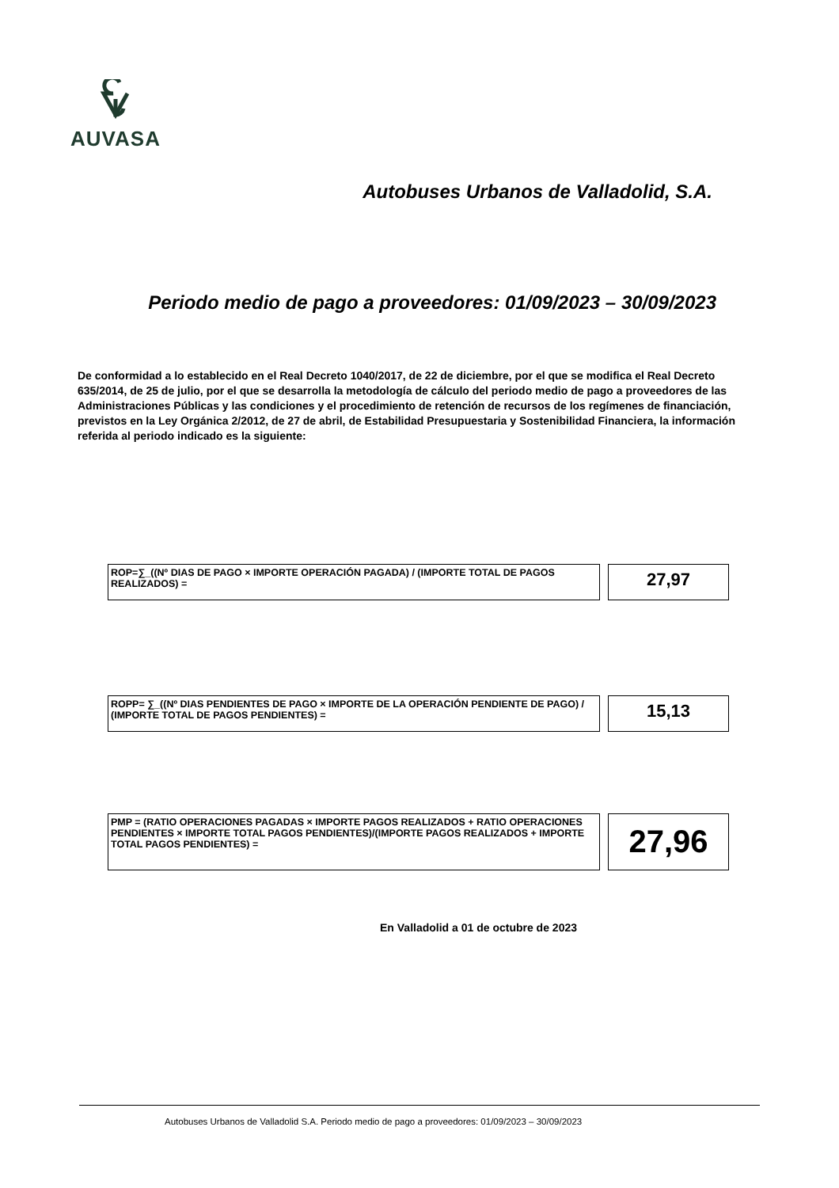AUVASA
Autobuses Urbanos de Valladolid, S.A.
Periodo medio de pago a proveedores: 01/09/2023 – 30/09/2023
De conformidad a lo establecido en el Real Decreto 1040/2017, de 22 de diciembre, por el que se modifica el Real Decreto 635/2014, de 25 de julio, por el que se desarrolla la metodología de cálculo del periodo medio de pago a proveedores de las Administraciones Públicas y las condiciones y el procedimiento de retención de recursos de los regímenes de financiación, previstos en la Ley Orgánica 2/2012, de 27 de abril, de Estabilidad Presupuestaria y Sostenibilidad Financiera, la información referida al periodo indicado es la siguiente:
ROP=∑_((Nº DIAS DE PAGO × IMPORTE OPERACIÓN PAGADA) / (IMPORTE TOTAL DE PAGOS REALIZADOS) =
27,97
ROPP= ∑_((Nº DIAS PENDIENTES DE PAGO × IMPORTE DE LA OPERACIÓN PENDIENTE DE PAGO) / (IMPORTE TOTAL DE PAGOS PENDIENTES) =
15,13
PMP = (RATIO OPERACIONES PAGADAS × IMPORTE PAGOS REALIZADOS + RATIO OPERACIONES PENDIENTES × IMPORTE TOTAL PAGOS PENDIENTES)/(IMPORTE PAGOS REALIZADOS + IMPORTE TOTAL PAGOS PENDIENTES) =
27,96
En Valladolid a 01 de octubre de 2023
Autobuses Urbanos de Valladolid S.A. Periodo medio de pago a proveedores: 01/09/2023 – 30/09/2023